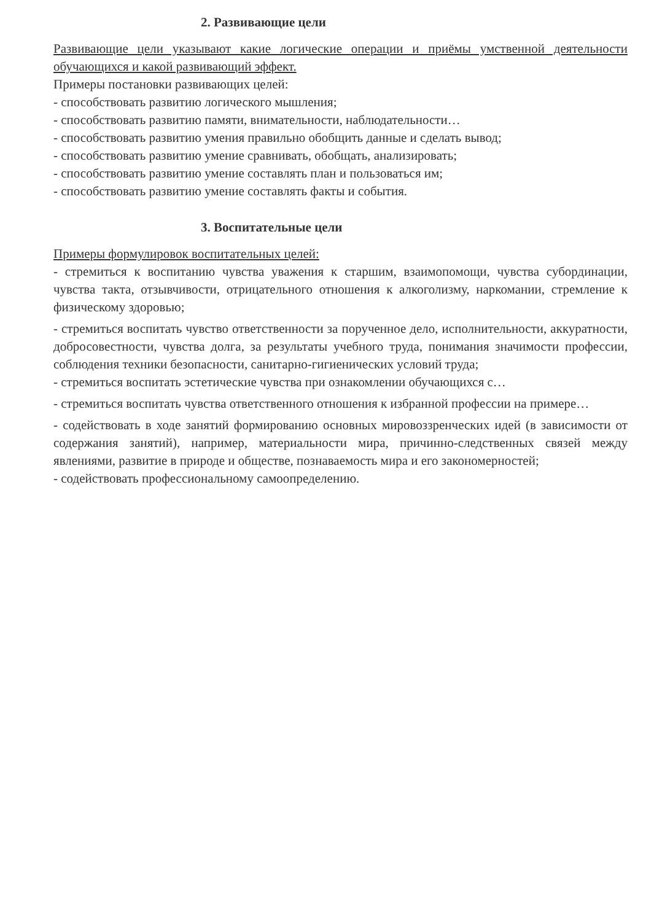2. Развивающие цели
Развивающие цели указывают какие логические операции и приёмы умственной деятельности обучающихся и какой развивающий эффект.
Примеры постановки развивающих целей:
- способствовать развитию логического мышления;
- способствовать развитию памяти, внимательности, наблюдательности…
- способствовать развитию умения правильно обобщить данные и сделать вывод;
- способствовать развитию умение сравнивать, обобщать, анализировать;
- способствовать развитию умение составлять план и пользоваться им;
- способствовать развитию умение составлять факты и события.
3. Воспитательные цели
Примеры формулировок воспитательных целей:
- стремиться к воспитанию чувства уважения к старшим, взаимопомощи, чувства субординации, чувства такта, отзывчивости, отрицательного отношения к алкоголизму, наркомании, стремление к физическому здоровью;
- стремиться воспитать чувство ответственности за порученное дело, исполнительности, аккуратности, добросовестности, чувства долга, за результаты учебного труда, понимания значимости профессии, соблюдения техники безопасности, санитарно-гигиенических условий труда;
- стремиться воспитать эстетические чувства при ознакомлении обучающихся с…
- стремиться воспитать чувства ответственного отношения к избранной профессии на примере…
- содействовать в ходе занятий формированию основных мировоззренческих идей (в зависимости от содержания занятий), например, материальности мира, причинно-следственных связей между явлениями, развитие в природе и обществе, познаваемость мира и его закономерностей;
- содействовать профессиональному самоопределению.